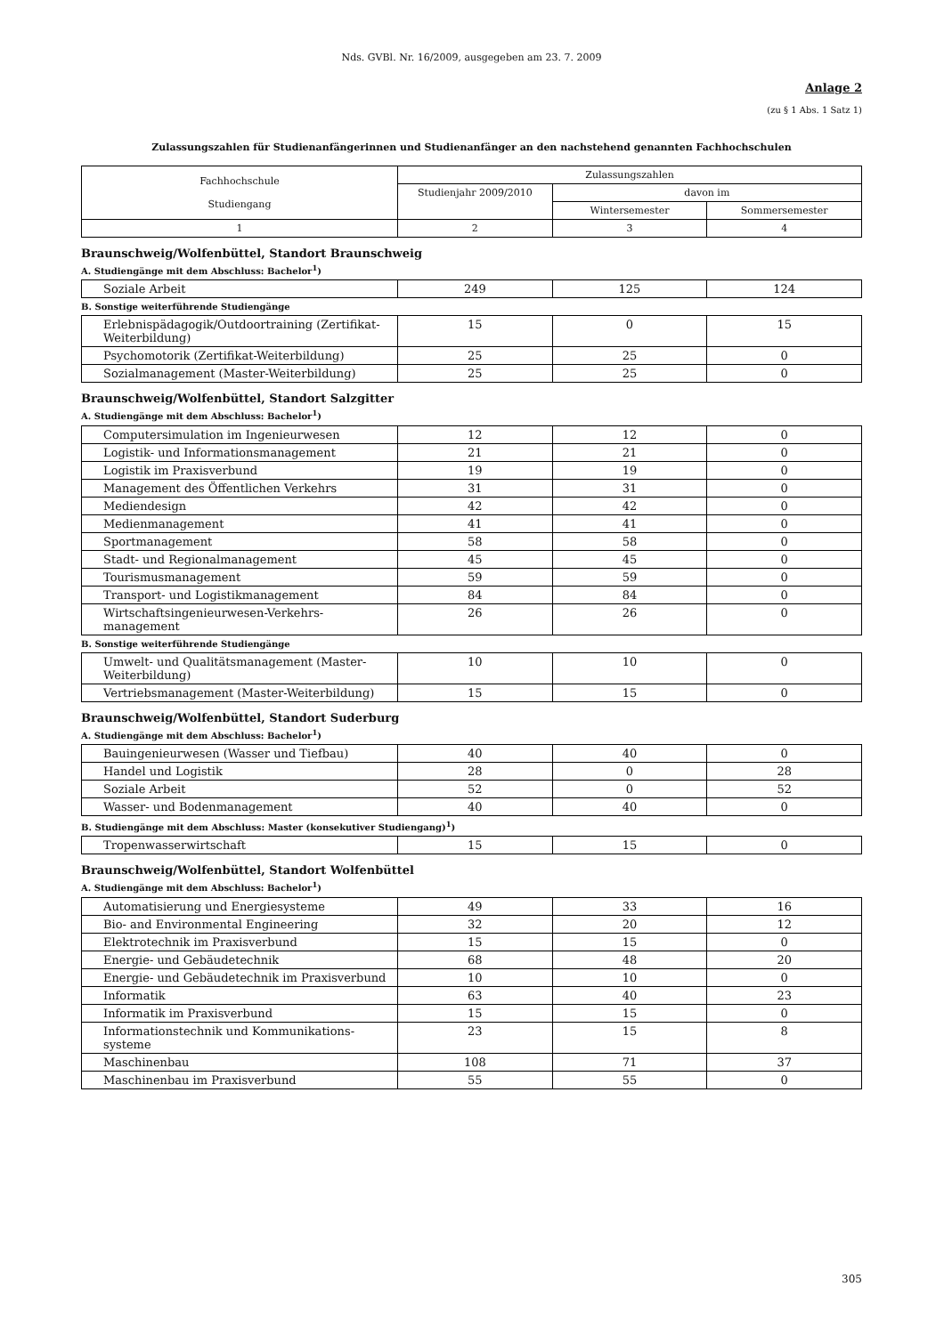Nds. GVBl. Nr. 16/2009, ausgegeben am 23. 7. 2009
Anlage 2
(zu § 1 Abs. 1 Satz 1)
Zulassungszahlen für Studienanfängerinnen und Studienanfänger an den nachstehend genannten Fachhochschulen
| Fachhochschule Studiengang | Zulassungszahlen | | |
| | Studienjahr 2009/2010 | davon im | |
| | | Wintersemester | Sommersemester |
| 1 | 2 | 3 | 4 |
Braunschweig/Wolfenbüttel, Standort Braunschweig
A. Studiengänge mit dem Abschluss: Bachelor<sup>1</sup>)
| Soziale Arbeit | 249 | 125 | 124 |
B. Sonstige weiterführende Studiengänge
| Erlebnispädagogik/Outdoortraining (Zertifikat-Weiterbildung) | 15 | 0 | 15 |
| Psychomotorik (Zertifikat-Weiterbildung) | 25 | 25 | 0 |
| Sozialmanagement (Master-Weiterbildung) | 25 | 25 | 0 |
Braunschweig/Wolfenbüttel, Standort Salzgitter
A. Studiengänge mit dem Abschluss: Bachelor<sup>1</sup>)
| Computersimulation im Ingenieurwesen | 12 | 12 | 0 |
| Logistik- und Informationsmanagement | 21 | 21 | 0 |
| Logistik im Praxisverbund | 19 | 19 | 0 |
| Management des Öffentlichen Verkehrs | 31 | 31 | 0 |
| Mediendesign | 42 | 42 | 0 |
| Medienmanagement | 41 | 41 | 0 |
| Sportmanagement | 58 | 58 | 0 |
| Stadt- und Regionalmanagement | 45 | 45 | 0 |
| Tourismusmanagement | 59 | 59 | 0 |
| Transport- und Logistikmanagement | 84 | 84 | 0 |
| Wirtschaftsingenieurwesen-Verkehrs-management | 26 | 26 | 0 |
B. Sonstige weiterführende Studiengänge
| Umwelt- und Qualitätsmanagement (Master-Weiterbildung) | 10 | 10 | 0 |
| Vertriebsmanagement (Master-Weiterbildung) | 15 | 15 | 0 |
Braunschweig/Wolfenbüttel, Standort Suderburg
A. Studiengänge mit dem Abschluss: Bachelor<sup>1</sup>)
| Bauingenieurwesen (Wasser und Tiefbau) | 40 | 40 | 0 |
| Handel und Logistik | 28 | 0 | 28 |
| Soziale Arbeit | 52 | 0 | 52 |
| Wasser- und Bodenmanagement | 40 | 40 | 0 |
B. Studiengänge mit dem Abschluss: Master (konsekutiver Studiengang)<sup>1</sup>)
| Tropenwasserwirtschaft | 15 | 15 | 0 |
Braunschweig/Wolfenbüttel, Standort Wolfenbüttel
A. Studiengänge mit dem Abschluss: Bachelor<sup>1</sup>)
| Automatisierung und Energiesysteme | 49 | 33 | 16 |
| Bio- and Environmental Engineering | 32 | 20 | 12 |
| Elektrotechnik im Praxisverbund | 15 | 15 | 0 |
| Energie- und Gebäudetechnik | 68 | 48 | 20 |
| Energie- und Gebäudetechnik im Praxisverbund | 10 | 10 | 0 |
| Informatik | 63 | 40 | 23 |
| Informatik im Praxisverbund | 15 | 15 | 0 |
| Informationstechnik und Kommunikations-systeme | 23 | 15 | 8 |
| Maschinenbau | 108 | 71 | 37 |
| Maschinenbau im Praxisverbund | 55 | 55 | 0 |
305